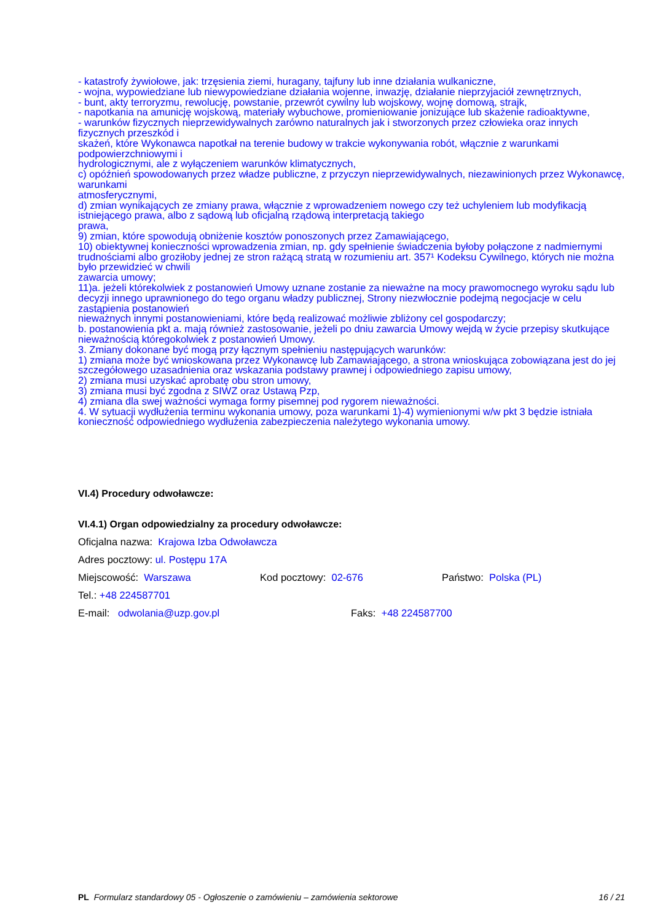- katastrofy żywiołowe, jak: trzęsienia ziemi, huragany, tajfuny lub inne działania wulkaniczne,
- wojna, wypowiedziane lub niewypowiedziane działania wojenne, inwazję, działanie nieprzyjaciół zewnętrznych,
- bunt, akty terroryzmu, rewolucję, powstanie, przewrót cywilny lub wojskowy, wojnę domową, strajk,
- napotkania na amunicję wojskową, materiały wybuchowe, promieniowanie jonizujące lub skażenie radioaktywne,
- warunków fizycznych nieprzewidywalnych zarówno naturalnych jak i stworzonych przez człowieka oraz innych fizycznych przeszkód i
skażeń, które Wykonawca napotkał na terenie budowy w trakcie wykonywania robót, włącznie z warunkami podpowierzchniowymi i
hydrologicznymi, ale z wyłączeniem warunków klimatycznych,
c) opóźnień spowodowanych przez władze publiczne, z przyczyn nieprzewidywalnych, niezawinionych przez Wykonawcę, warunkami
atmosferycznymi,
d) zmian wynikających ze zmiany prawa, włącznie z wprowadzeniem nowego czy też uchyleniem lub modyfikacją istniejącego prawa, albo z sądową lub oficjalną rządową interpretacją takiego
prawa,
9) zmian, które spowodują obniżenie kosztów ponoszonych przez Zamawiającego,
10) obiektywnej konieczności wprowadzenia zmian, np. gdy spełnienie świadczenia byłoby połączone z nadmiernymi trudnościami albo groziłoby jednej ze stron rażącą stratą w rozumieniu art. 357¹ Kodeksu Cywilnego, których nie można było przewidzieć w chwili
zawarcia umowy;
11)a. jeżeli którekolwiek z postanowień Umowy uznane zostanie za nieważne na mocy prawomocnego wyroku sądu lub decyzji innego uprawnionego do tego organu władzy publicznej, Strony niezwłocznie podejmą negocjacje w celu zastąpienia postanowień
nieważnych innymi postanowieniami, które będą realizować możliwie zbliżony cel gospodarczy;
b. postanowienia pkt a. mają również zastosowanie, jeżeli po dniu zawarcia Umowy wejdą w życie przepisy skutkujące nieważnością któregokolwiek z postanowień Umowy.
3. Zmiany dokonane być mogą przy łącznym spełnieniu następujących warunków:
1) zmiana może być wnioskowana przez Wykonawcę lub Zamawiającego, a strona wnioskująca zobowiązana jest do jej szczegółowego uzasadnienia oraz wskazania podstawy prawnej i odpowiedniego zapisu umowy,
2) zmiana musi uzyskać aprobatę obu stron umowy,
3) zmiana musi być zgodna z SIWZ oraz Ustawą Pzp,
4) zmiana dla swej ważności wymaga formy pisemnej pod rygorem nieważności.
4. W sytuacji wydłużenia terminu wykonania umowy, poza warunkami 1)-4) wymienionymi w/w pkt 3 będzie istniała konieczność odpowiedniego wydłużenia zabezpieczenia należytego wykonania umowy.
VI.4) Procedury odwoławcze:
VI.4.1) Organ odpowiedzialny za procedury odwoławcze:
Oficjalna nazwa: Krajowa Izba Odwoławcza
Adres pocztowy: ul. Postępu 17A
Miejscowość: Warszawa Kod pocztowy: 02-676 Państwo: Polska (PL)
Tel.: +48 224587701
E-mail: odwolania@uzp.gov.pl Faks: +48 224587700
PL Formularz standardowy 05 - Ogłoszenie o zamówieniu – zamówienia sektorowe 16 / 21